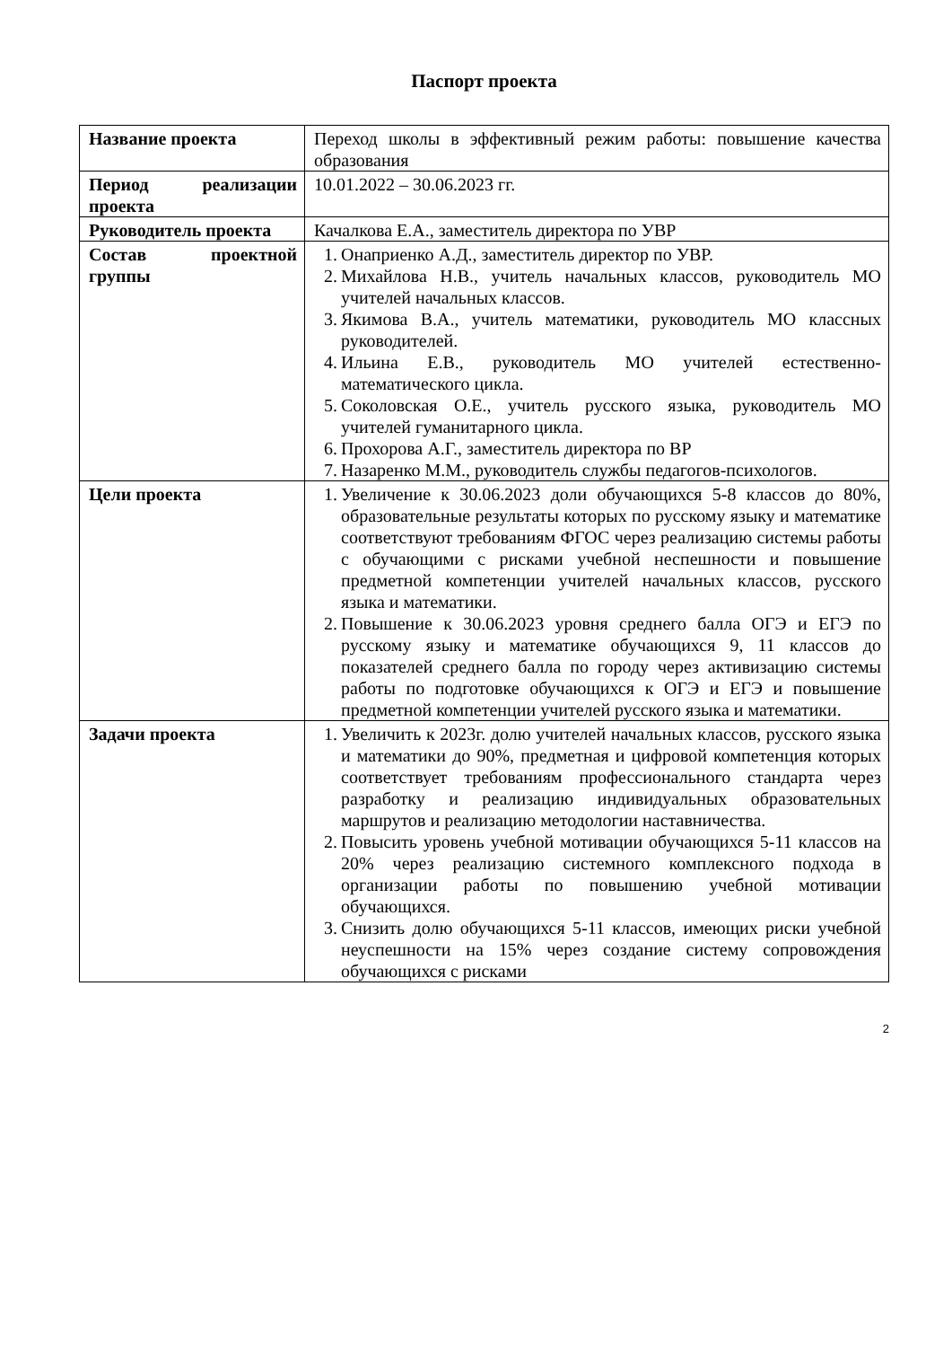Паспорт проекта
| Название проекта | Переход школы в эффективный режим работы: повышение качества образования |
| Период реализации проекта | 10.01.2022 – 30.06.2023 гг. |
| Руководитель проекта | Качалкова Е.А., заместитель директора по УВР |
| Состав проектной группы | 1. Онаприенко А.Д., заместитель директор по УВР. 2. Михайлова Н.В., учитель начальных классов, руководитель МО учителей начальных классов. 3. Якимова В.А., учитель математики, руководитель МО классных руководителей. 4. Ильина Е.В., руководитель МО учителей естественно-математического цикла. 5. Соколовская О.Е., учитель русского языка, руководитель МО учителей гуманитарного цикла. 6. Прохорова А.Г., заместитель директора по ВР 7. Назаренко М.М., руководитель службы педагогов-психологов. |
| Цели проекта | 1. Увеличение к 30.06.2023 доли обучающихся 5-8 классов до 80%, образовательные результаты которых по русскому языку и математике соответствуют требованиям ФГОС через реализацию системы работы с обучающими с рисками учебной неспешности и повышение предметной компетенции учителей начальных классов, русского языка и математики. 2. Повышение к 30.06.2023 уровня среднего балла ОГЭ и ЕГЭ по русскому языку и математике обучающихся 9, 11 классов до показателей среднего балла по городу через активизацию системы работы по подготовке обучающихся к ОГЭ и ЕГЭ и повышение предметной компетенции учителей русского языка и математики. |
| Задачи проекта | 1. Увеличить к 2023г. долю учителей начальных классов, русского языка и математики до 90%, предметная и цифровой компетенция которых соответствует требованиям профессионального стандарта через разработку и реализацию индивидуальных образовательных маршрутов и реализацию методологии наставничества. 2. Повысить уровень учебной мотивации обучающихся 5-11 классов на 20% через реализацию системного комплексного подхода в организации работы по повышению учебной мотивации обучающихся. 3. Снизить долю обучающихся 5-11 классов, имеющих риски учебной неуспешности на 15% через создание систему сопровождения обучающихся с рисками |
2